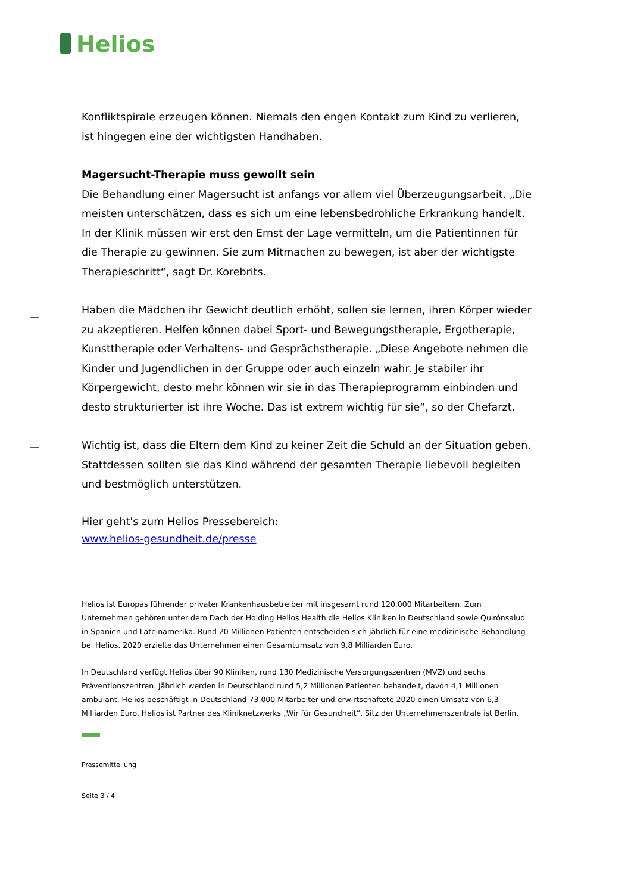Helios
Konfliktspirale erzeugen können. Niemals den engen Kontakt zum Kind zu verlieren, ist hingegen eine der wichtigsten Handhaben.
Magersucht-Therapie muss gewollt sein
Die Behandlung einer Magersucht ist anfangs vor allem viel Überzeugungsarbeit. „Die meisten unterschätzen, dass es sich um eine lebensbedrohliche Erkrankung handelt. In der Klinik müssen wir erst den Ernst der Lage vermitteln, um die Patientinnen für die Therapie zu gewinnen. Sie zum Mitmachen zu bewegen, ist aber der wichtigste Therapieschritt“, sagt Dr. Korebrits.
Haben die Mädchen ihr Gewicht deutlich erhöht, sollen sie lernen, ihren Körper wieder zu akzeptieren. Helfen können dabei Sport- und Bewegungstherapie, Ergotherapie, Kunsttherapie oder Verhaltens- und Gesprächstherapie. „Diese Angebote nehmen die Kinder und Jugendlichen in der Gruppe oder auch einzeln wahr. Je stabiler ihr Körpergewicht, desto mehr können wir sie in das Therapieprogramm einbinden und desto strukturierter ist ihre Woche. Das ist extrem wichtig für sie“, so der Chefarzt.
Wichtig ist, dass die Eltern dem Kind zu keiner Zeit die Schuld an der Situation geben. Stattdessen sollten sie das Kind während der gesamten Therapie liebevoll begleiten und bestmöglich unterstützen.
Hier geht's zum Helios Pressebereich:
www.helios-gesundheit.de/presse
Helios ist Europas führender privater Krankenhausbetreiber mit insgesamt rund 120.000 Mitarbeitern. Zum Unternehmen gehören unter dem Dach der Holding Helios Health die Helios Kliniken in Deutschland sowie Quirónsalud in Spanien und Lateinamerika. Rund 20 Millionen Patienten entscheiden sich jährlich für eine medizinische Behandlung bei Helios. 2020 erzielte das Unternehmen einen Gesamtumsatz von 9,8 Milliarden Euro.
In Deutschland verfügt Helios über 90 Kliniken, rund 130 Medizinische Versorgungszentren (MVZ) und sechs Präventionszentren. Jährlich werden in Deutschland rund 5,2 Millionen Patienten behandelt, davon 4,1 Millionen ambulant. Helios beschäftigt in Deutschland 73.000 Mitarbeiter und erwirtschaftete 2020 einen Umsatz von 6,3 Milliarden Euro. Helios ist Partner des Kliniknetzwerks „Wir für Gesundheit“. Sitz der Unternehmenszentrale ist Berlin.
Pressemitteilung
Seite 3 / 4